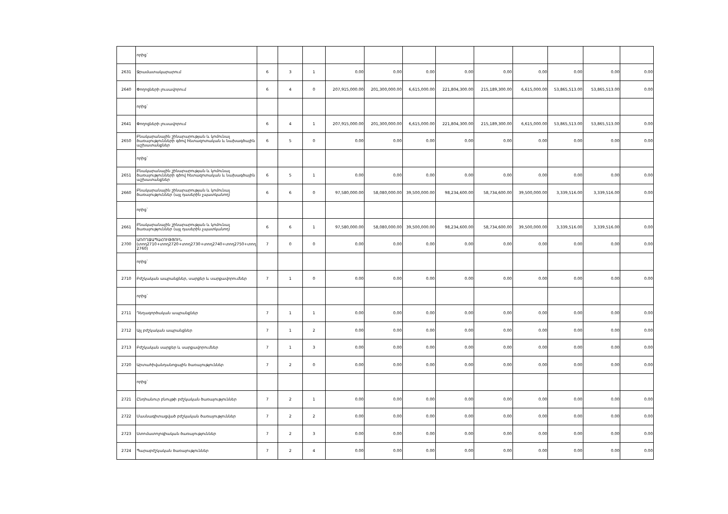| | որից` | | | | | | | | | | | | |
| 2631 | Ջրամատակարարում | 6 | 3 | 1 | 0.00 | 0.00 | 0.00 | 0.00 | 0.00 | 0.00 | 0.00 | 0.00 | 0.00 |
| 2640 | Փողոցների լուսավորում | 6 | 4 | 0 | 207,915,000.00 | 201,300,000.00 | 6,615,000.00 | 221,804,300.00 | 215,189,300.00 | 6,615,000.00 | 53,865,513.00 | 53,865,513.00 | 0.00 |
| | որից` | | | | | | | | | | | | |
| 2641 | Փողոցների լուսավորում | 6 | 4 | 1 | 207,915,000.00 | 201,300,000.00 | 6,615,000.00 | 221,804,300.00 | 215,189,300.00 | 6,615,000.00 | 53,865,513.00 | 53,865,513.00 | 0.00 |
| 2650 | Բնակարանային շինարարության և կոմունալ ծառայությունների գծով հետազոտական և նախագծային աշխատանքներ | 6 | 5 | 0 | 0.00 | 0.00 | 0.00 | 0.00 | 0.00 | 0.00 | 0.00 | 0.00 | 0.00 |
| | որից` | | | | | | | | | | | | |
| 2651 | Բնակարանային շինարարության և կոմունալ ծառայությունների գծով հետազոտական և նախագծային աշխատանքներ | 6 | 5 | 1 | 0.00 | 0.00 | 0.00 | 0.00 | 0.00 | 0.00 | 0.00 | 0.00 | 0.00 |
| 2660 | Բնակարանային շինարարության և կոմունալ ծառայություններ (այլ դասերին չպատկանող) | 6 | 6 | 0 | 97,580,000.00 | 58,080,000.00 | 39,500,000.00 | 98,234,600.00 | 58,734,600.00 | 39,500,000.00 | 3,339,516.00 | 3,339,516.00 | 0.00 |
| | որից` | | | | | | | | | | | | |
| 2661 | Բնակարանային շինարարության և կոմունալ ծառայություններ (այլ դասերին չպատկանող) | 6 | 6 | 1 | 97,580,000.00 | 58,080,000.00 | 39,500,000.00 | 98,234,600.00 | 58,734,600.00 | 39,500,000.00 | 3,339,516.00 | 3,339,516.00 | 0.00 |
| 2700 | ԱՌՈՂՋԱՊԱՀՈՒԹՅՈՒՆ (տող2710+տող2720+տող2730+տող2740+տող2750+տող 2760) | 7 | 0 | 0 | 0.00 | 0.00 | 0.00 | 0.00 | 0.00 | 0.00 | 0.00 | 0.00 | 0.00 |
| | որից` | | | | | | | | | | | | |
| 2710 | Բժշկական ապրանքներ, սարքեր և սարքավորումներ | 7 | 1 | 0 | 0.00 | 0.00 | 0.00 | 0.00 | 0.00 | 0.00 | 0.00 | 0.00 | 0.00 |
| | որից` | | | | | | | | | | | | |
| 2711 | Դեղագործական ապրանքներ | 7 | 1 | 1 | 0.00 | 0.00 | 0.00 | 0.00 | 0.00 | 0.00 | 0.00 | 0.00 | 0.00 |
| 2712 | Այլ բժշկական ապրանքներ | 7 | 1 | 2 | 0.00 | 0.00 | 0.00 | 0.00 | 0.00 | 0.00 | 0.00 | 0.00 | 0.00 |
| 2713 | Բժշկական սարքեր և սարքավորումներ | 7 | 1 | 3 | 0.00 | 0.00 | 0.00 | 0.00 | 0.00 | 0.00 | 0.00 | 0.00 | 0.00 |
| 2720 | Արտահիվանդանոցային ծառայություններ | 7 | 2 | 0 | 0.00 | 0.00 | 0.00 | 0.00 | 0.00 | 0.00 | 0.00 | 0.00 | 0.00 |
| | որից` | | | | | | | | | | | | |
| 2721 | Ընդհանուր բնույթի բժշկական ծառայություններ | 7 | 2 | 1 | 0.00 | 0.00 | 0.00 | 0.00 | 0.00 | 0.00 | 0.00 | 0.00 | 0.00 |
| 2722 | Մասնագիտացված բժշկական ծառայություններ | 7 | 2 | 2 | 0.00 | 0.00 | 0.00 | 0.00 | 0.00 | 0.00 | 0.00 | 0.00 | 0.00 |
| 2723 | Ստոմատոլոգիական ծառայություններ | 7 | 2 | 3 | 0.00 | 0.00 | 0.00 | 0.00 | 0.00 | 0.00 | 0.00 | 0.00 | 0.00 |
| 2724 | Պարաբժշկական ծառայություններ | 7 | 2 | 4 | 0.00 | 0.00 | 0.00 | 0.00 | 0.00 | 0.00 | 0.00 | 0.00 | 0.00 |